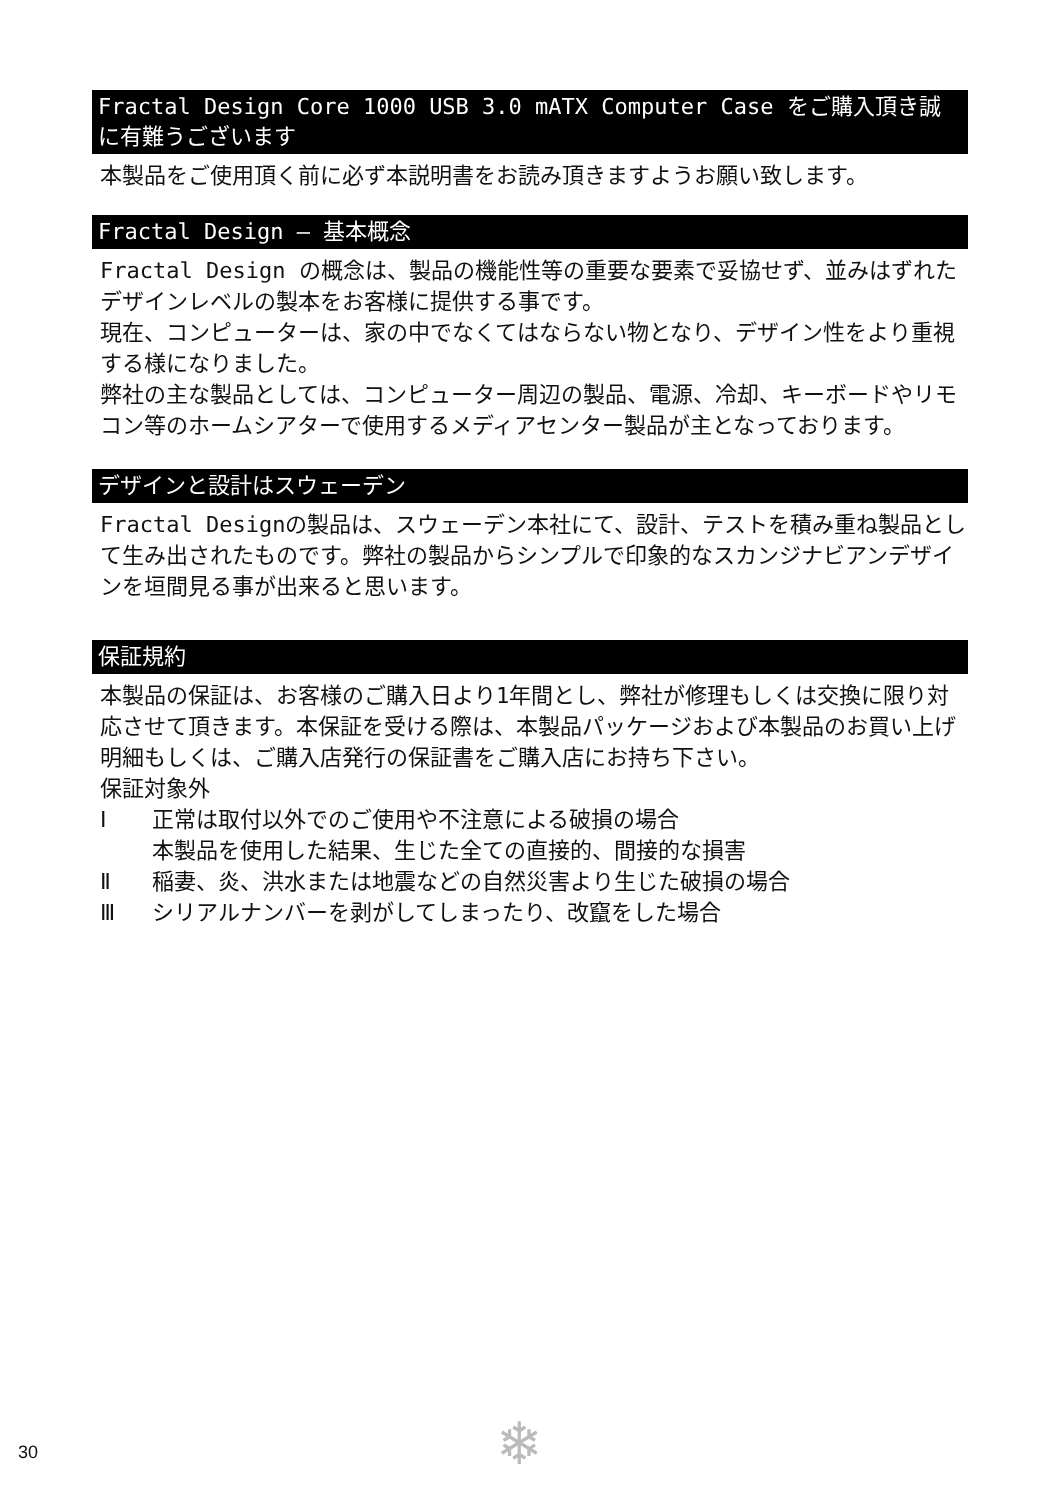Fractal Design Core 1000 USB 3.0 mATX Computer Case をご購入頂き誠に有難うございます
本製品をご使用頂く前に必ず本説明書をお読み頂きますようお願い致します。
Fractal Design ― 基本概念
Fractal Design の概念は、製品の機能性等の重要な要素で妥協せず、並みはずれたデザインレベルの製本をお客様に提供する事です。
現在、コンピューターは、家の中でなくてはならない物となり、デザイン性をより重視する様になりました。
弊社の主な製品としては、コンピューター周辺の製品、電源、冷却、キーボードやリモコン等のホームシアターで使用するメディアセンター製品が主となっております。
デザインと設計はスウェーデン
Fractal Designの製品は、スウェーデン本社にて、設計、テストを積み重ね製品として生み出されたものです。弊社の製品からシンプルで印象的なスカンジナビアンデザインを垣間見る事が出来ると思います。
保証規約
本製品の保証は、お客様のご購入日より1年間とし、弊社が修理もしくは交換に限り対応させて頂きます。本保証を受ける際は、本製品パッケージおよび本製品のお買い上げ明細もしくは、ご購入店発行の保証書をご購入店にお持ち下さい。
保証対象外
Ⅰ 正常は取付以外でのご使用や不注意による破損の場合
本製品を使用した結果、生じた全ての直接的、間接的な損害
Ⅱ 稲妻、炎、洪水または地震などの自然災害より生じた破損の場合
Ⅲ シリアルナンバーを剥がしてしまったり、改竄をした場合
30 ❄